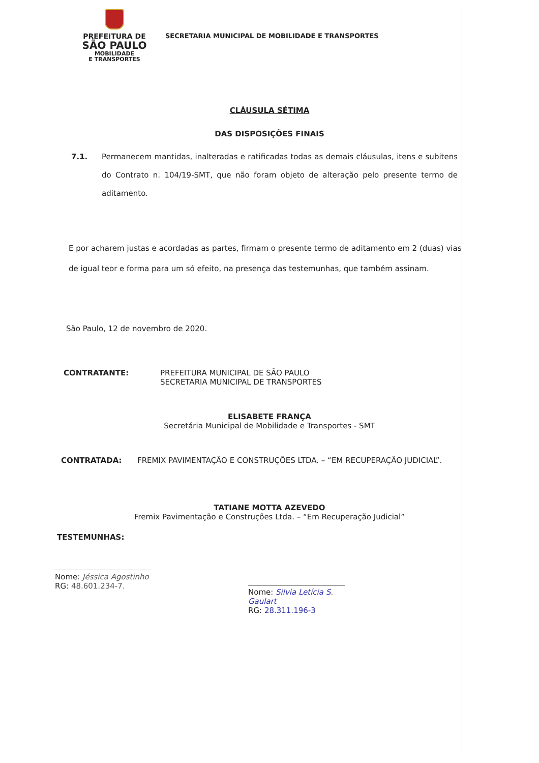PREFEITURA DE
SÃO PAULO
MOBILIDADE
E TRANSPORTES
SECRETARIA MUNICIPAL DE MOBILIDADE E TRANSPORTES
CLÁUSULA SÉTIMA
DAS DISPOSIÇÕES FINAIS
7.1. Permanecem mantidas, inalteradas e ratificadas todas as demais cláusulas, itens e subitens do Contrato n. 104/19-SMT, que não foram objeto de alteração pelo presente termo de aditamento.
E por acharem justas e acordadas as partes, firmam o presente termo de aditamento em 2 (duas) vias de igual teor e forma para um só efeito, na presença das testemunhas, que também assinam.
São Paulo, 12 de novembro de 2020.
CONTRATANTE: PREFEITURA MUNICIPAL DE SÃO PAULO
SECRETARIA MUNICIPAL DE TRANSPORTES
ELISABETE FRANÇA
Secretária Municipal de Mobilidade e Transportes - SMT
CONTRATADA: FREMIX PAVIMENTAÇÃO E CONSTRUÇÕES LTDA. – “EM RECUPERAÇÃO JUDICIAL”.
TATIANE MOTTA AZEVEDO
Fremix Pavimentação e Construções Ltda. – “Em Recuperação Judicial”
TESTEMUNHAS:
Nome: Jéssica Agostinho
RG: 48.601.234-7.
Nome: Silvia Letícia S. Gaulart
RG: 28.311.196-3